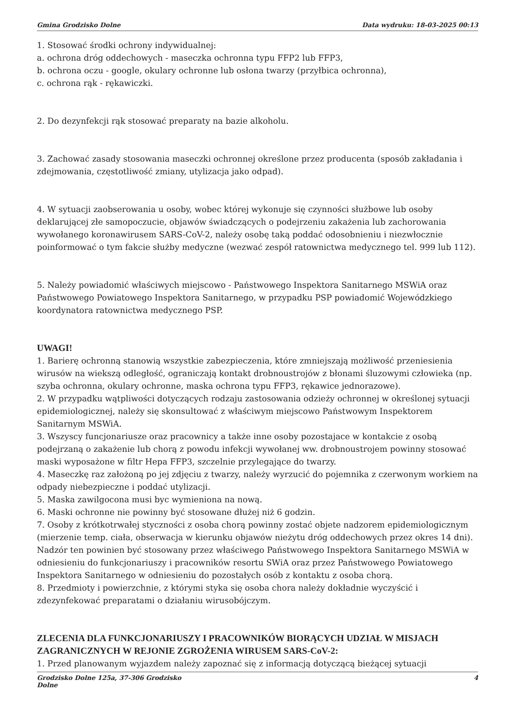Gmina Grodzisko Dolne Data wydruku: 18-03-2025 00:13
1. Stosować środki ochrony indywidualnej:
a. ochrona dróg oddechowych - maseczka ochronna typu FFP2 lub FFP3,
b. ochrona oczu - google, okulary ochronne lub osłona twarzy (przyłbica ochronna),
c. ochrona rąk - rękawiczki.
2. Do dezynfekcji rąk stosować preparaty na bazie alkoholu.
3. Zachować zasady stosowania maseczki ochronnej określone przez producenta (sposób zakładania i zdejmowania, częstotliwość zmiany, utylizacja jako odpad).
4. W sytuacji zaobserowania u osoby, wobec której wykonuje się czynności służbowe lub osoby deklarującej złe samopoczucie, objawów świadczących o podejrzeniu zakażenia lub zachorowania wywołanego koronawirusem SARS-CoV-2, należy osobę taką poddać odosobnieniu i niezwłocznie poinformować o tym fakcie służby medyczne (wezwać zespół ratownictwa medycznego tel. 999 lub 112).
5. Należy powiadomić właściwych miejscowo - Państwowego Inspektora Sanitarnego MSWiA oraz Państwowego Powiatowego Inspektora Sanitarnego, w przypadku PSP powiadomić Wojewódzkiego koordynatora ratownictwa medycznego PSP.
UWAGI!
1. Barierę ochronną stanowią wszystkie zabezpieczenia, które zmniejszają możliwość przeniesienia wirusów na wiekszą odległość, ograniczają kontakt drobnoustrojów z błonami śluzowymi człowieka (np. szyba ochronna, okulary ochronne, maska ochrona typu FFP3, rękawice jednorazowe).
2. W przypadku wątpliwości dotyczących rodzaju zastosowania odzieży ochronnej w określonej sytuacji epidemiologicznej, należy się skonsultować z właściwym miejscowo Państwowym Inspektorem Sanitarnym MSWiA.
3. Wszyscy funcjonariusze oraz pracownicy a także inne osoby pozostajace w kontakcie z osobą podejrzaną o zakażenie lub chorą z powodu infekcji wywołanej ww. drobnoustrojem powinny stosować maski wyposażone w filtr Hepa FFP3, szczelnie przylegające do twarzy.
4. Maseczkę raz założoną po jej zdjęciu z twarzy, należy wyrzucić do pojemnika z czerwonym workiem na odpady niebezpieczne i poddać utylizacji.
5. Maska zawilgocona musi byc wymieniona na nową.
6. Maski ochronne nie powinny być stosowane dłużej niż 6 godzin.
7. Osoby z krótkotrwałej styczności z osoba chorą powinny zostać objete nadzorem epidemiologicznym (mierzenie temp. ciała, obserwacja w kierunku objawów nieżytu dróg oddechowych przez okres 14 dni). Nadzór ten powinien być stosowany przez właściwego Państwowego Inspektora Sanitarnego MSWiA w odniesieniu do funkcjonariuszy i pracowników resortu SWiA oraz przez Państwowego Powiatowego Inspektora Sanitarnego w odniesieniu do pozostałych osób z kontaktu z osoba chorą.
8. Przedmioty i powierzchnie, z którymi styka się osoba chora należy dokładnie wyczyścić i zdezynfekować preparatami o działaniu wirusobójczym.
ZLECENIA DLA FUNKCJONARIUSZY I PRACOWNIKÓW BIORĄCYCH UDZIAŁ W MISJACH ZAGRANICZNYCH W REJONIE ZGROŻENIA WIRUSEM SARS-CoV-2:
1. Przed planowanym wyjazdem należy zapoznać się z informacją dotyczącą bieżącej sytuacji
Grodzisko Dolne 125a, 37-306 Grodzisko
Dolne 4